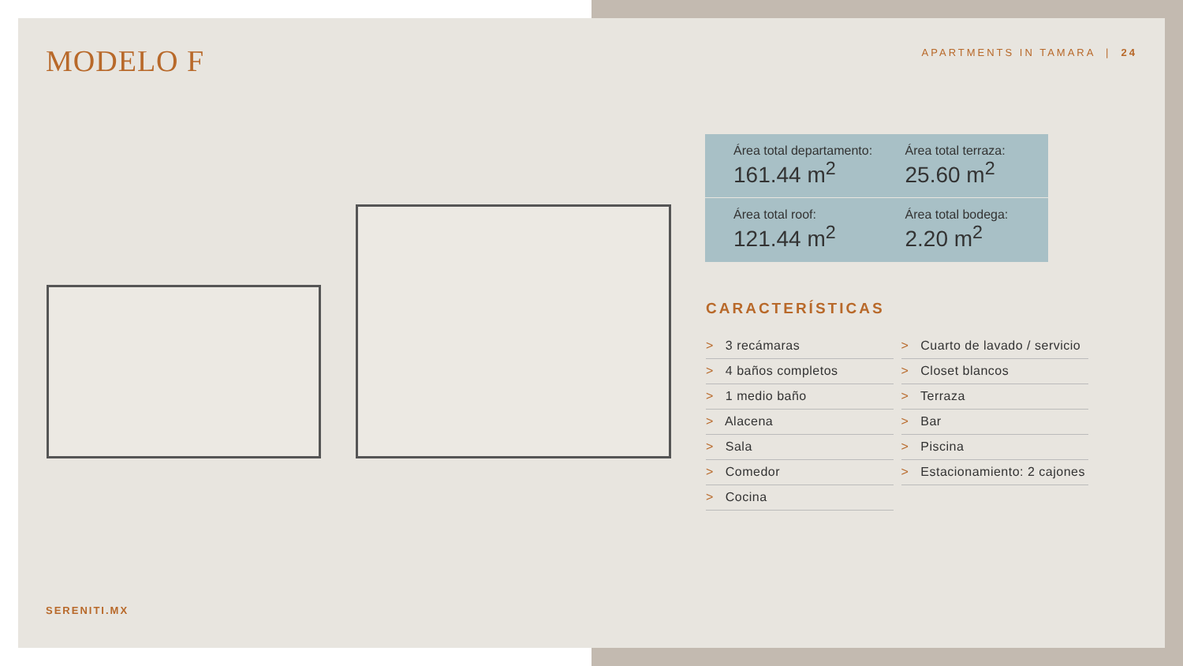MODELO F APARTMENTS IN TAMARA | 24
Área total departamento:
161.44 m<sup>2</sup>
Área total terraza:
25.60 m<sup>2</sup>
Área total roof:
121.44 m<sup>2</sup>
Área total bodega:
2.20 m<sup>2</sup>
CARACTERÍSTICAS
> 3 recámaras
> Cuarto de lavado / servicio
> 4 baños completos
> Closet blancos
> 1 medio baño
> Terraza
> Alacena
> Bar
> Sala
> Piscina
> Comedor
> Estacionamiento: 2 cajones
> Cocina
SERENITI.MX